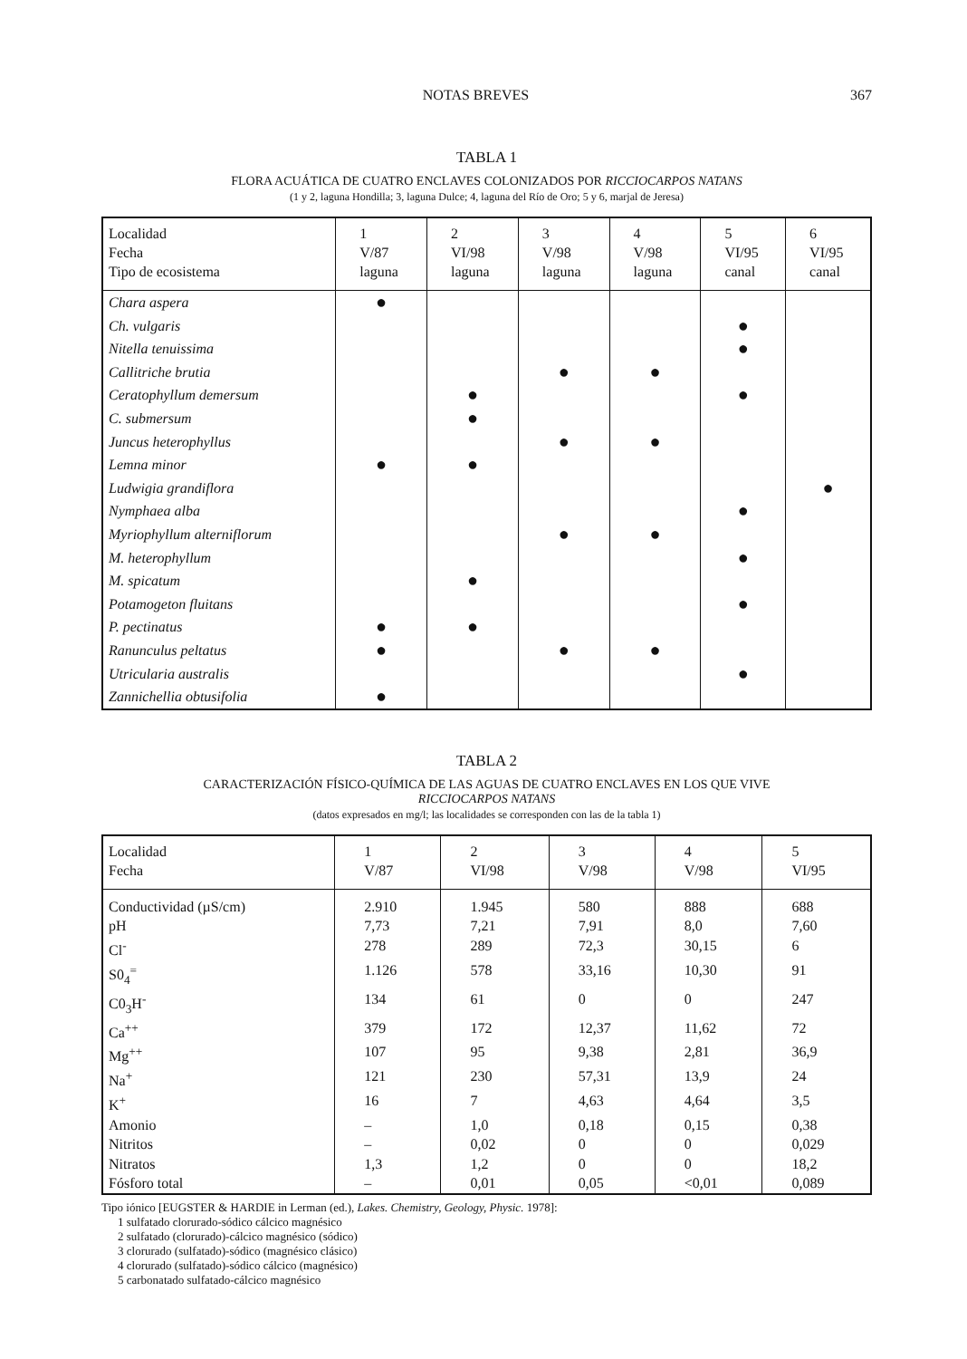NOTAS BREVES 367
TABLA 1
FLORA ACUÁTICA DE CUATRO ENCLAVES COLONIZADOS POR RICCIOCARPOS NATANS
(1 y 2, laguna Hondilla; 3, laguna Dulce; 4, laguna del Río de Oro; 5 y 6, marjal de Jeresa)
| Localidad Fecha Tipo de ecosistema | 1 V/87 laguna | 2 VI/98 laguna | 3 V/98 laguna | 4 V/98 laguna | 5 VI/95 canal | 6 VI/95 canal |
| --- | --- | --- | --- | --- | --- | --- |
| Chara aspera | ● | | | | | |
| Ch. vulgaris | | | | | ● | |
| Nitella tenuissima | | | | | ● | |
| Callitriche brutia | | | ● | ● | | |
| Ceratophyllum demersum | | ● | | | ● | |
| C. submersum | | ● | | | | |
| Juncus heterophyllus | | | ● | ● | | |
| Lemna minor | ● | ● | | | | |
| Ludwigia grandiflora | | | | | | ● |
| Nymphaea alba | | | | | ● | |
| Myriophyllum alterniflorum | | | ● | ● | | |
| M. heterophyllum | | | | | ● | |
| M. spicatum | | ● | | | | |
| Potamogeton fluitans | | | | | ● | |
| P. pectinatus | ● | ● | | | | |
| Ranunculus peltatus | ● | | ● | ● | | |
| Utricularia australis | | | | | ● | |
| Zannichellia obtusifolia | ● | | | | | |
TABLA 2
CARACTERIZACIÓN FÍSICO-QUÍMICA DE LAS AGUAS DE CUATRO ENCLAVES EN LOS QUE VIVE
RICCIOCARPOS NATANS
(datos expresados en mg/l; las localidades se corresponden con las de la tabla 1)
| Localidad Fecha | 1 V/87 | 2 VI/98 | 3 V/98 | 4 V/98 | 5 VI/95 |
| --- | --- | --- | --- | --- | --- |
| Conductividad (µS/cm) | 2.910 | 1.945 | 580 | 888 | 688 |
| pH | 7,73 | 7,21 | 7,91 | 8,0 | 7,60 |
| Cl<sup>-</sup> | 278 | 289 | 72,3 | 30,15 | 6 |
| S0<sub>4</sub><sup>=</sup> | 1.126 | 578 | 33,16 | 10,30 | 91 |
| C0<sub>3</sub>H<sup>-</sup> | 134 | 61 | 0 | 0 | 247 |
| Ca<sup>++</sup> | 379 | 172 | 12,37 | 11,62 | 72 |
| Mg<sup>++</sup> | 107 | 95 | 9,38 | 2,81 | 36,9 |
| Na<sup>+</sup> | 121 | 230 | 57,31 | 13,9 | 24 |
| K<sup>+</sup> | 16 | 7 | 4,63 | 4,64 | 3,5 |
| Amonio | – | 1,0 | 0,18 | 0,15 | 0,38 |
| Nitritos | – | 0,02 | 0 | 0 | 0,029 |
| Nitratos | 1,3 | 1,2 | 0 | 0 | 18,2 |
| Fósforo total | – | 0,01 | 0,05 | <0,01 | 0,089 |
Tipo iónico [EUGSTER & HARDIE in Lerman (ed.), Lakes. Chemistry, Geology, Physic. 1978]:
1 sulfatado clorurado-sódico cálcico magnésico
2 sulfatado (clorurado)-cálcico magnésico (sódico)
3 clorurado (sulfatado)-sódico (magnésico clásico)
4 clorurado (sulfatado)-sódico cálcico (magnésico)
5 carbonatado sulfatado-cálcico magnésico